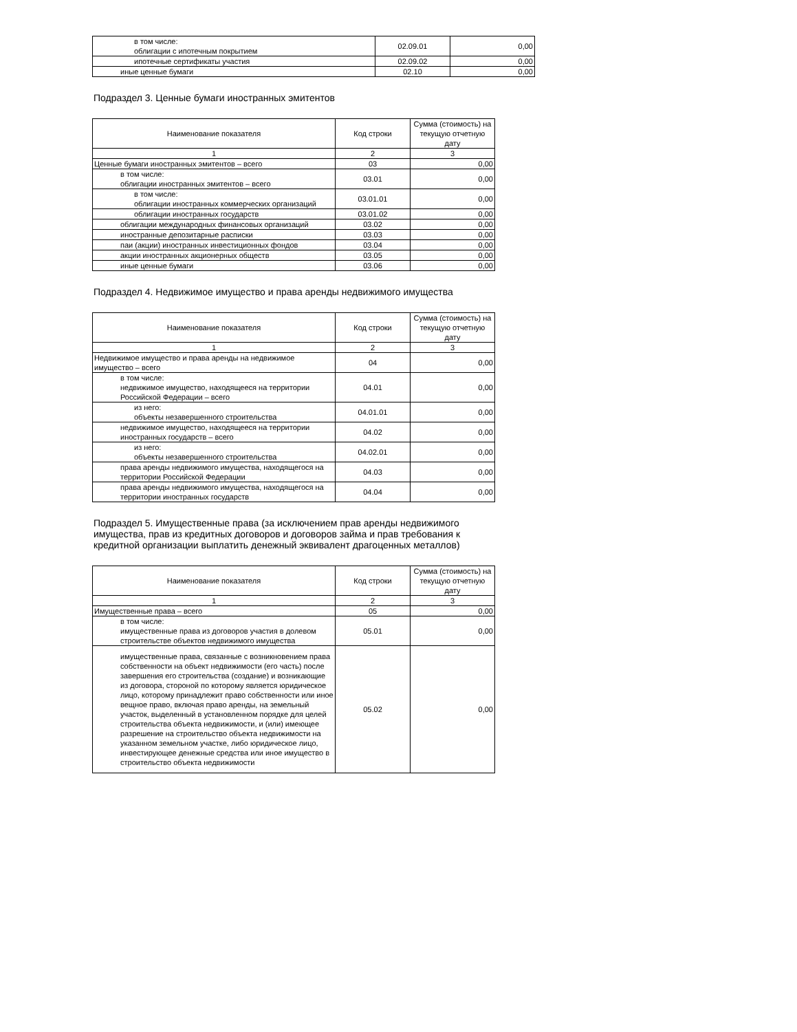| в том числе: облигации с ипотечным покрытием | 02.09.01 | 0,00 |
| ипотечные сертификаты участия | 02.09.02 | 0,00 |
| иные ценные бумаги | 02.10 | 0,00 |
Подраздел 3. Ценные бумаги иностранных эмитентов
| Наименование показателя | Код строки | Сумма (стоимость) на текущую отчетную дату |
| --- | --- | --- |
| 1 | 2 | 3 |
| Ценные бумаги иностранных эмитентов – всего | 03 | 0,00 |
| в том числе: облигации иностранных эмитентов – всего | 03.01 | 0,00 |
| в том числе: облигации иностранных коммерческих организаций | 03.01.01 | 0,00 |
| облигации иностранных государств | 03.01.02 | 0,00 |
| облигации международных финансовых организаций | 03.02 | 0,00 |
| иностранные депозитарные расписки | 03.03 | 0,00 |
| паи (акции) иностранных инвестиционных фондов | 03.04 | 0,00 |
| акции иностранных акционерных обществ | 03.05 | 0,00 |
| иные ценные бумаги | 03.06 | 0,00 |
Подраздел 4. Недвижимое имущество и права аренды недвижимого имущества
| Наименование показателя | Код строки | Сумма (стоимость) на текущую отчетную дату |
| --- | --- | --- |
| 1 | 2 | 3 |
| Недвижимое имущество и права аренды на недвижимое имущество – всего | 04 | 0,00 |
| в том числе: недвижимое имущество, находящееся на территории Российской Федерации – всего | 04.01 | 0,00 |
| из него: объекты незавершенного строительства | 04.01.01 | 0,00 |
| недвижимое имущество, находящееся на территории иностранных государств – всего | 04.02 | 0,00 |
| из него: объекты незавершенного строительства | 04.02.01 | 0,00 |
| права аренды недвижимого имущества, находящегося на территории Российской Федерации | 04.03 | 0,00 |
| права аренды недвижимого имущества, находящегося на территории иностранных государств | 04.04 | 0,00 |
Подраздел 5. Имущественные права (за исключением прав аренды недвижимого имущества, прав из кредитных договоров и договоров займа и прав требования к кредитной организации выплатить денежный эквивалент драгоценных металлов)
| Наименование показателя | Код строки | Сумма (стоимость) на текущую отчетную дату |
| --- | --- | --- |
| 1 | 2 | 3 |
| Имущественные права – всего | 05 | 0,00 |
| в том числе: имущественные права из договоров участия в долевом строительстве объектов недвижимого имущества | 05.01 | 0,00 |
| имущественные права, связанные с возникновением права собственности на объект недвижимости (его часть) после завершения его строительства (создание) и возникающие из договора, стороной по которому является юридическое лицо, которому принадлежит право собственности или иное вещное право, включая право аренды, на земельный участок, выделенный в установленном порядке для целей строительства объекта недвижимости, и (или) имеющее разрешение на строительство объекта недвижимости на указанном земельном участке, либо юридическое лицо, инвестирующее денежные средства или иное имущество в строительство объекта недвижимости | 05.02 | 0,00 |